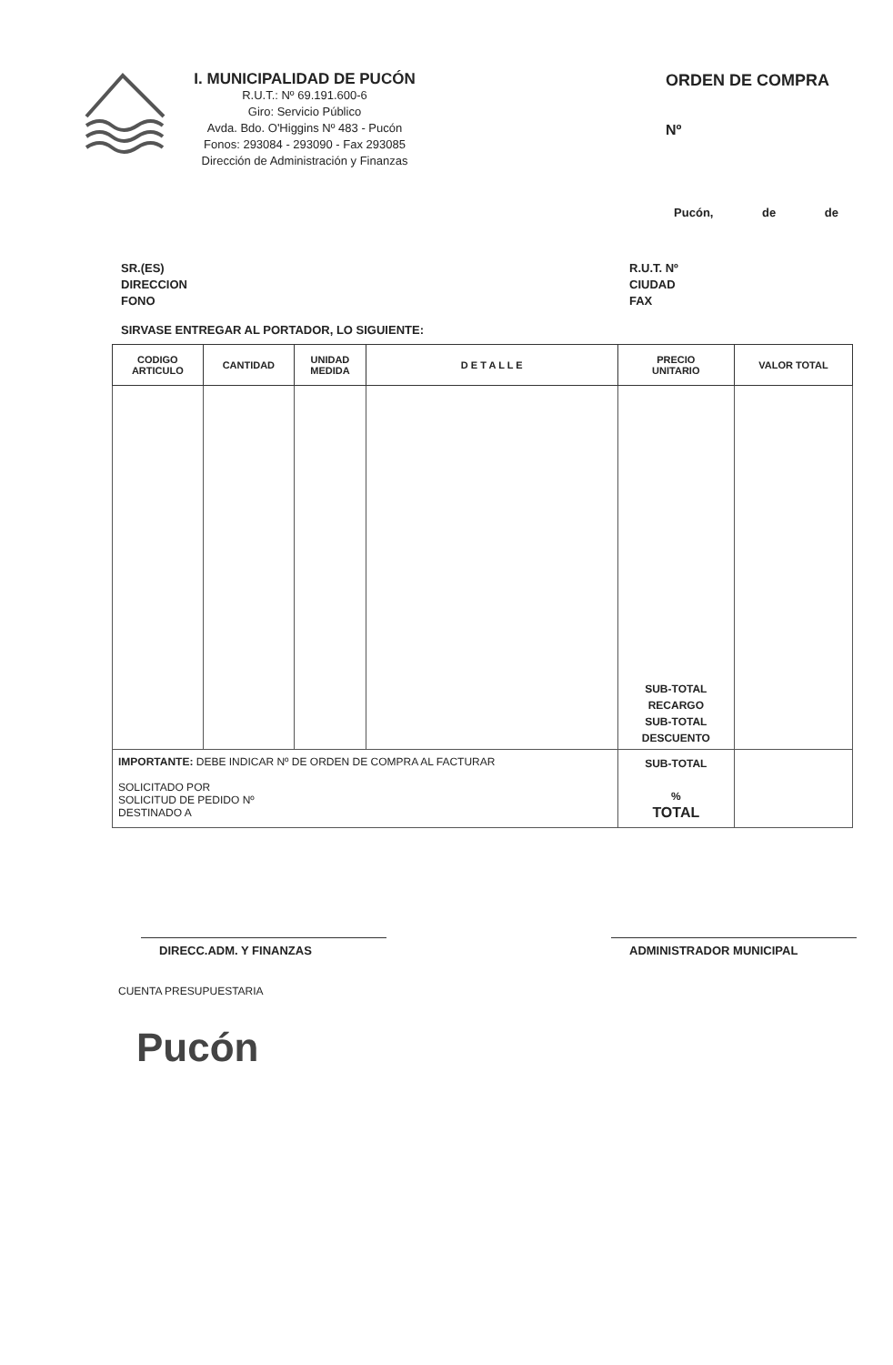I. MUNICIPALIDAD DE PUCÓN
R.U.T.: Nº 69.191.600-6
Giro: Servicio Público
Avda. Bdo. O'Higgins Nº 483 - Pucón
Fonos: 293084 - 293090 - Fax 293085
Dirección de Administración y Finanzas
ORDEN DE COMPRA
Nº
Pucón, de de
SR.(ES)
DIRECCION
FONO
R.U.T. Nº
CIUDAD
FAX
SIRVASE ENTREGAR AL PORTADOR, LO SIGUIENTE:
| CODIGO ARTICULO | CANTIDAD | UNIDAD MEDIDA | D E T A L L E | PRECIO UNITARIO | VALOR TOTAL |
| --- | --- | --- | --- | --- | --- |
| | | | | SUB-TOTAL RECARGO SUB-TOTAL DESCUENTO | |
| IMPORTANTE: DEBE INDICAR Nº DE ORDEN DE COMPRA AL FACTURAR SOLICITADO POR SOLICITUD DE PEDIDO Nº DESTINADO A | | | | SUB-TOTAL % TOTAL | |
DIRECC.ADM. Y FINANZAS ADMINISTRADOR MUNICIPAL
CUENTA PRESUPUESTARIA
Pucón